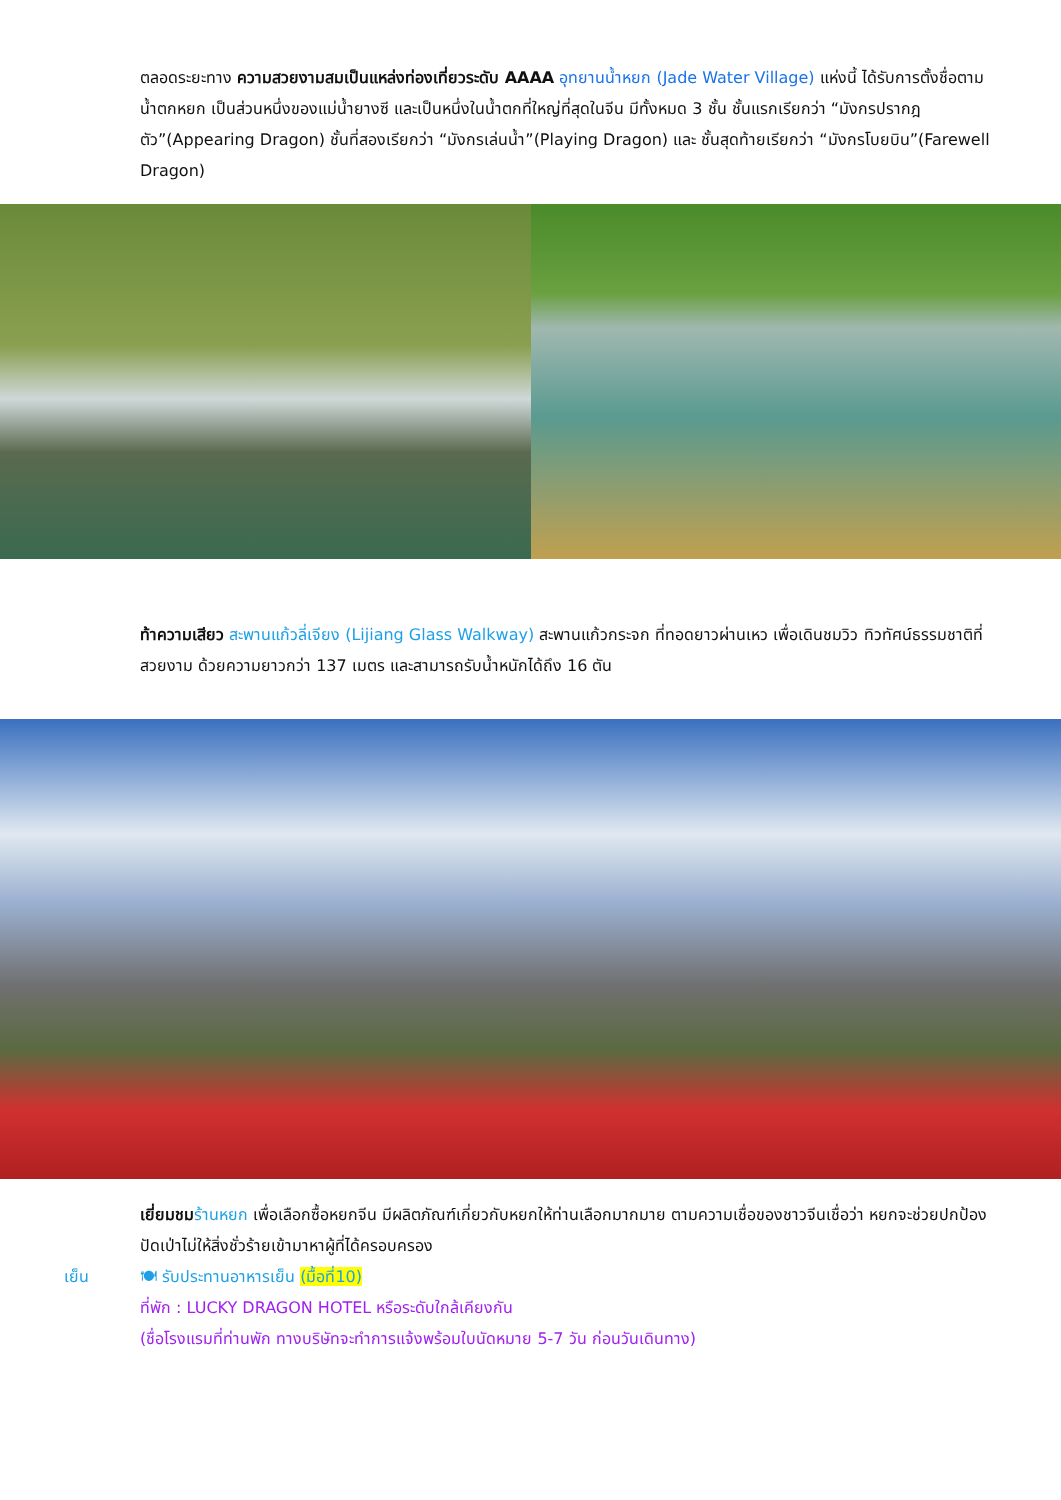ตลอดระยะทาง ความสวยงามสมเป็นแหล่งท่องเที่ยวระดับ AAAA อุทยานน้ำหยก (Jade Water Village) แห่งนี้ ได้รับการตั้งชื่อตามน้ำตกหยก เป็นส่วนหนึ่งของแม่น้ำยางซี และเป็นหนึ่งในน้ำตกที่ใหญ่ที่สุดในจีน มีทั้งหมด 3 ชั้น ชั้นแรกเรียกว่า “มังกรปรากฎตัว”(Appearing Dragon) ชั้นที่สองเรียกว่า “มังกรเล่นน้ำ”(Playing Dragon) และ ชั้นสุดท้ายเรียกว่า “มังกรโบยบิน”(Farewell Dragon)
ท้าความเสียว สะพานแก้วลี่เจียง (Lijiang Glass Walkway) สะพานแก้วกระจก ที่ทอดยาวผ่านเหว เพื่อเดินชมวิว ทิวทัศน์ธรรมชาติที่สวยงาม ด้วยความยาวกว่า 137 เมตร และสามารถรับน้ำหนักได้ถึง 16 ตัน
เยี่ยมชม ร้านหยก เพื่อเลือกซื้อหยกจีน มีผลิตภัณฑ์เกี่ยวกับหยกให้ท่านเลือกมากมาย ตามความเชื่อของชาวจีนเชื่อว่า หยกจะช่วยปกป้องปัดเป่าไม่ให้สิ่งชั่วร้ายเข้ามาหาผู้ที่ได้ครอบครอง
เย็น 🍽 รับประทานอาหารเย็น (มื้อที่10)
ที่พัก : LUCKY DRAGON HOTEL หรือระดับใกล้เคียงกัน
(ชื่อโรงแรมที่ท่านพัก ทางบริษัทจะทำการแจ้งพร้อมใบนัดหมาย 5-7 วัน ก่อนวันเดินทาง)